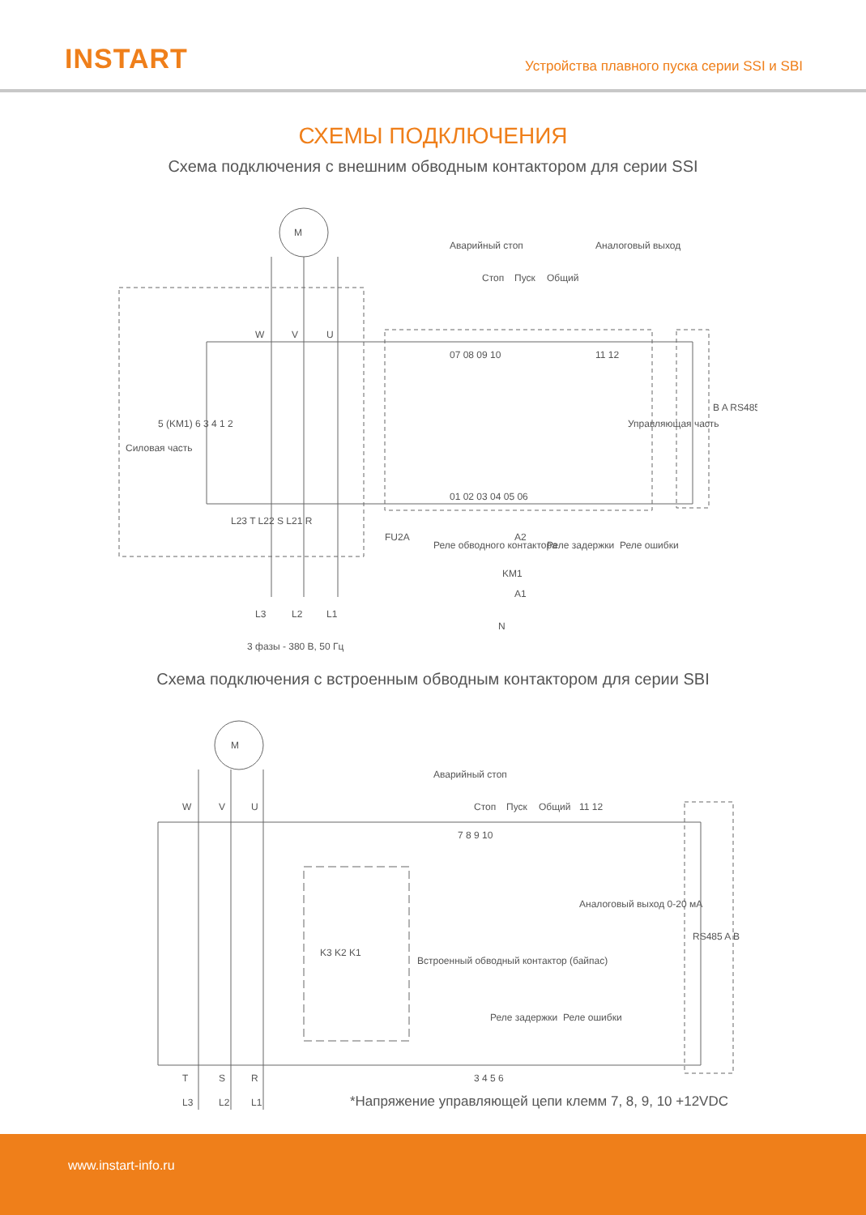INSTART
Устройства плавного пуска серии SSI и SBI
СХЕМЫ ПОДКЛЮЧЕНИЯ
Схема подключения с внешним обводным контактором для серии SSI
M
Силовая часть
W
V
U
Аварийный стоп
Стоп
Пуск
Общий
Аналоговый выход
07 08 09 10
11 12
Управляющая часть
B A RS485
5 (KM1) 6 3 4 1 2
L23 T L22 S L21 R
01 02 03 04 05 06
FU2A
Реле обводного контактора
A2
KM1
A1
Реле задержки
Реле ошибки
L3
L2
L1
N
3 фазы - 380 В, 50 Гц
Схема подключения с встроенным обводным контактором для серии SBI
M
W
V
U
Аварийный стоп
Стоп
Пуск
Общий
7 8 9 10
11 12
Аналоговый выход 0-20 мА
K3 K2 K1
Встроенный обводный контактор (байпас)
Реле задержки
Реле ошибки
3 4 5 6
RS485 A B
T
S
R
L3
L2
L1
*Напряжение управляющей цепи клемм 7, 8, 9, 10 +12VDC
www.instart-info.ru